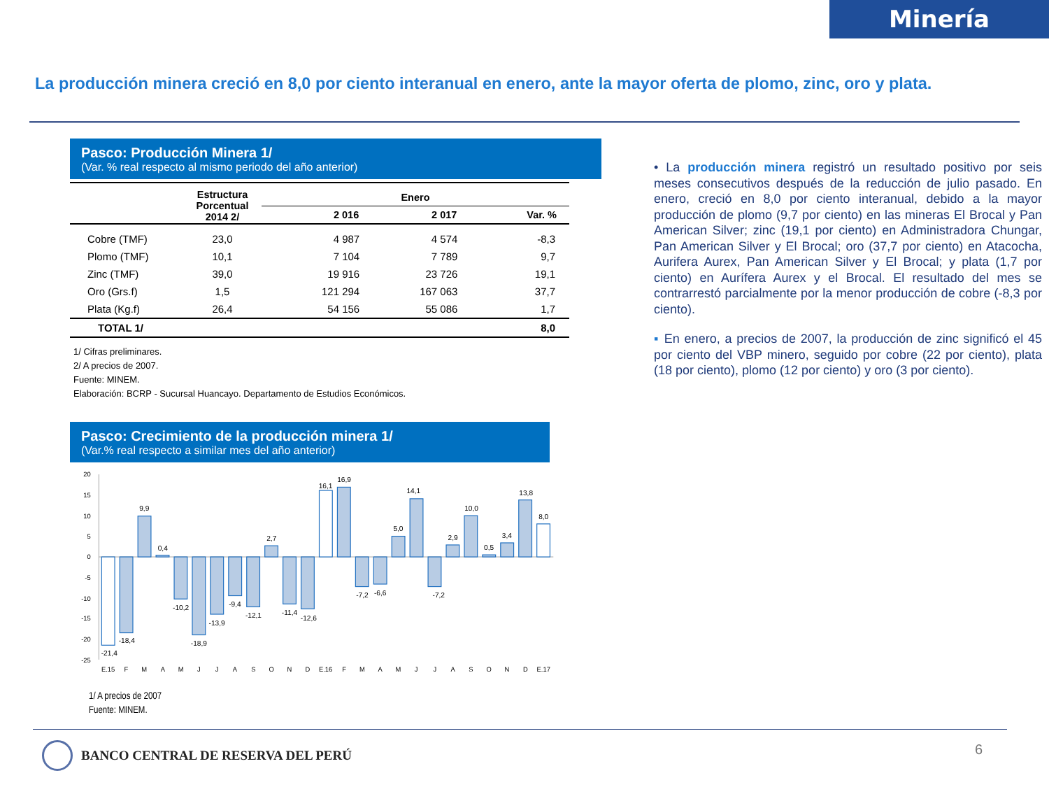Minería
La producción minera creció en 8,0 por ciento interanual en enero, ante la mayor oferta de plomo, zinc, oro y plata.
Pasco: Producción Minera 1/
(Var. % real respecto al mismo periodo del año anterior)
| | Estructura Porcentual 2014 2/ | Enero | | |
| --- | --- | --- | --- | --- |
| | | 2 016 | 2 017 | Var. % |
| Cobre (TMF) | 23,0 | 4 987 | 4 574 | -8,3 |
| Plomo (TMF) | 10,1 | 7 104 | 7 789 | 9,7 |
| Zinc (TMF) | 39,0 | 19 916 | 23 726 | 19,1 |
| Oro (Grs.f) | 1,5 | 121 294 | 167 063 | 37,7 |
| Plata (Kg.f) | 26,4 | 54 156 | 55 086 | 1,7 |
| TOTAL 1/ | | | | 8,0 |
1/ Cifras preliminares.
2/ A precios de 2007.
Fuente: MINEM.
Elaboración: BCRP - Sucursal Huancayo. Departamento de Estudios Económicos.
Pasco: Crecimiento de la producción minera 1/
(Var.% real respecto a similar mes del año anterior)
20
15
10
5
0
-5
-10
-15
-20
-25
-21,4
-18,4
9,9
0,4
-10,2
-18,9
-13,9
-9,4
-12,1
2,7
-11,4
-12,6
16,1
16,9
-7,2
-6,6
5,0
14,1
-7,2
2,9
10,0
0,5
3,4
13,8
8,0
E.15
F
M
A
M
J
J
A
S
O
N
D
E.16
F
M
A
M
J
J
A
S
O
N
D
E.17
1/ A precios de 2007
Fuente: MINEM.
• La producción minera registró un resultado positivo por seis meses consecutivos después de la reducción de julio pasado. En enero, creció en 8,0 por ciento interanual, debido a la mayor producción de plomo (9,7 por ciento) en las mineras El Brocal y Pan American Silver; zinc (19,1 por ciento) en Administradora Chungar, Pan American Silver y El Brocal; oro (37,7 por ciento) en Atacocha, Aurifera Aurex, Pan American Silver y El Brocal; y plata (1,7 por ciento) en Aurífera Aurex y el Brocal. El resultado del mes se contrarrestó parcialmente por la menor producción de cobre (-8,3 por ciento).
▪ En enero, a precios de 2007, la producción de zinc significó el 45 por ciento del VBP minero, seguido por cobre (22 por ciento), plata (18 por ciento), plomo (12 por ciento) y oro (3 por ciento).
BANCO CENTRAL DE RESERVA DEL PERÚ
6